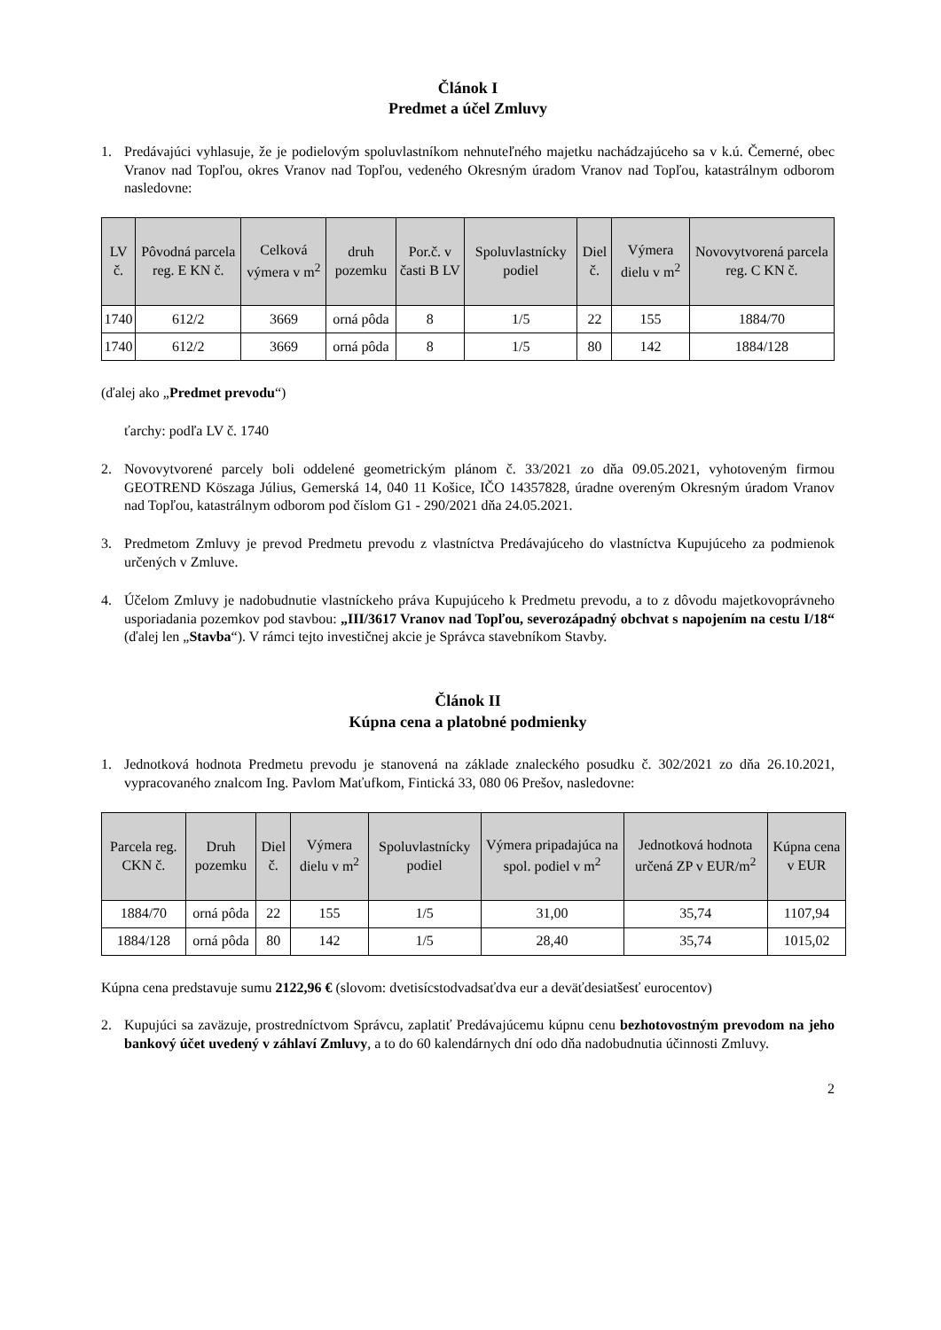Článok I
Predmet a účel Zmluvy
1. Predávajúci vyhlasuje, že je podielovým spoluvlastníkom nehnuteľného majetku nachádzajúceho sa v k.ú. Čemerné, obec Vranov nad Topľou, okres Vranov nad Topľou, vedeného Okresným úradom Vranov nad Topľou, katastrálnym odborom nasledovne:
| LV č. | Pôvodná parcela reg. E KN č. | Celková výmera v m<sup>2</sup> | druh pozemku | Por.č. v časti B LV | Spoluvlastnícky podiel | Diel č. | Výmera dielu v m<sup>2</sup> | Novovytvorená parcela reg. C KN č. |
| --- | --- | --- | --- | --- | --- | --- | --- | --- |
| 1740 | 612/2 | 3669 | orná pôda | 8 | 1/5 | 22 | 155 | 1884/70 |
| 1740 | 612/2 | 3669 | orná pôda | 8 | 1/5 | 80 | 142 | 1884/128 |
(ďalej ako „Predmet prevodu“)
ťarchy: podľa LV č. 1740
2. Novovytvorené parcely boli oddelené geometrickým plánom č. 33/2021 zo dňa 09.05.2021, vyhotoveným firmou GEOTREND Köszaga Július, Gemerská 14, 040 11 Košice, IČO 14357828, úradne overeným Okresným úradom Vranov nad Topľou, katastrálnym odborom pod číslom G1 - 290/2021 dňa 24.05.2021.
3. Predmetom Zmluvy je prevod Predmetu prevodu z vlastníctva Predávajúceho do vlastníctva Kupujúceho za podmienok určených v Zmluve.
4. Účelom Zmluvy je nadobudnutie vlastníckeho práva Kupujúceho k Predmetu prevodu, a to z dôvodu majetkovoprávneho usporiadania pozemkov pod stavbou: „III/3617 Vranov nad Topľou, severozápadný obchvat s napojením na cestu I/18“ (ďalej len „Stavba“). V rámci tejto investičnej akcie je Správca stavebníkom Stavby.
Článok II
Kúpna cena a platobné podmienky
1. Jednotková hodnota Predmetu prevodu je stanovená na základe znaleckého posudku č. 302/2021 zo dňa 26.10.2021, vypracovaného znalcom Ing. Pavlom Maťufkom, Fintická 33, 080 06 Prešov, nasledovne:
| Parcela reg. CKN č. | Druh pozemku | Diel č. | Výmera dielu v m<sup>2</sup> | Spoluvlastnícky podiel | Výmera pripadajúca na spol. podiel v m<sup>2</sup> | Jednotková hodnota určená ZP v EUR/m<sup>2</sup> | Kúpna cena v EUR |
| --- | --- | --- | --- | --- | --- | --- | --- |
| 1884/70 | orná pôda | 22 | 155 | 1/5 | 31,00 | 35,74 | 1107,94 |
| 1884/128 | orná pôda | 80 | 142 | 1/5 | 28,40 | 35,74 | 1015,02 |
Kúpna cena predstavuje sumu 2122,96 € (slovom: dvetisícstodvadsaťdva eur a deväťdesiatšesť eurocentov)
2. Kupujúci sa zaväzuje, prostredníctvom Správcu, zaplatiť Predávajúcemu kúpnu cenu bezhotovostným prevodom na jeho bankový účet uvedený v záhlaví Zmluvy, a to do 60 kalendárnych dní odo dňa nadobudnutia účinnosti Zmluvy.
2